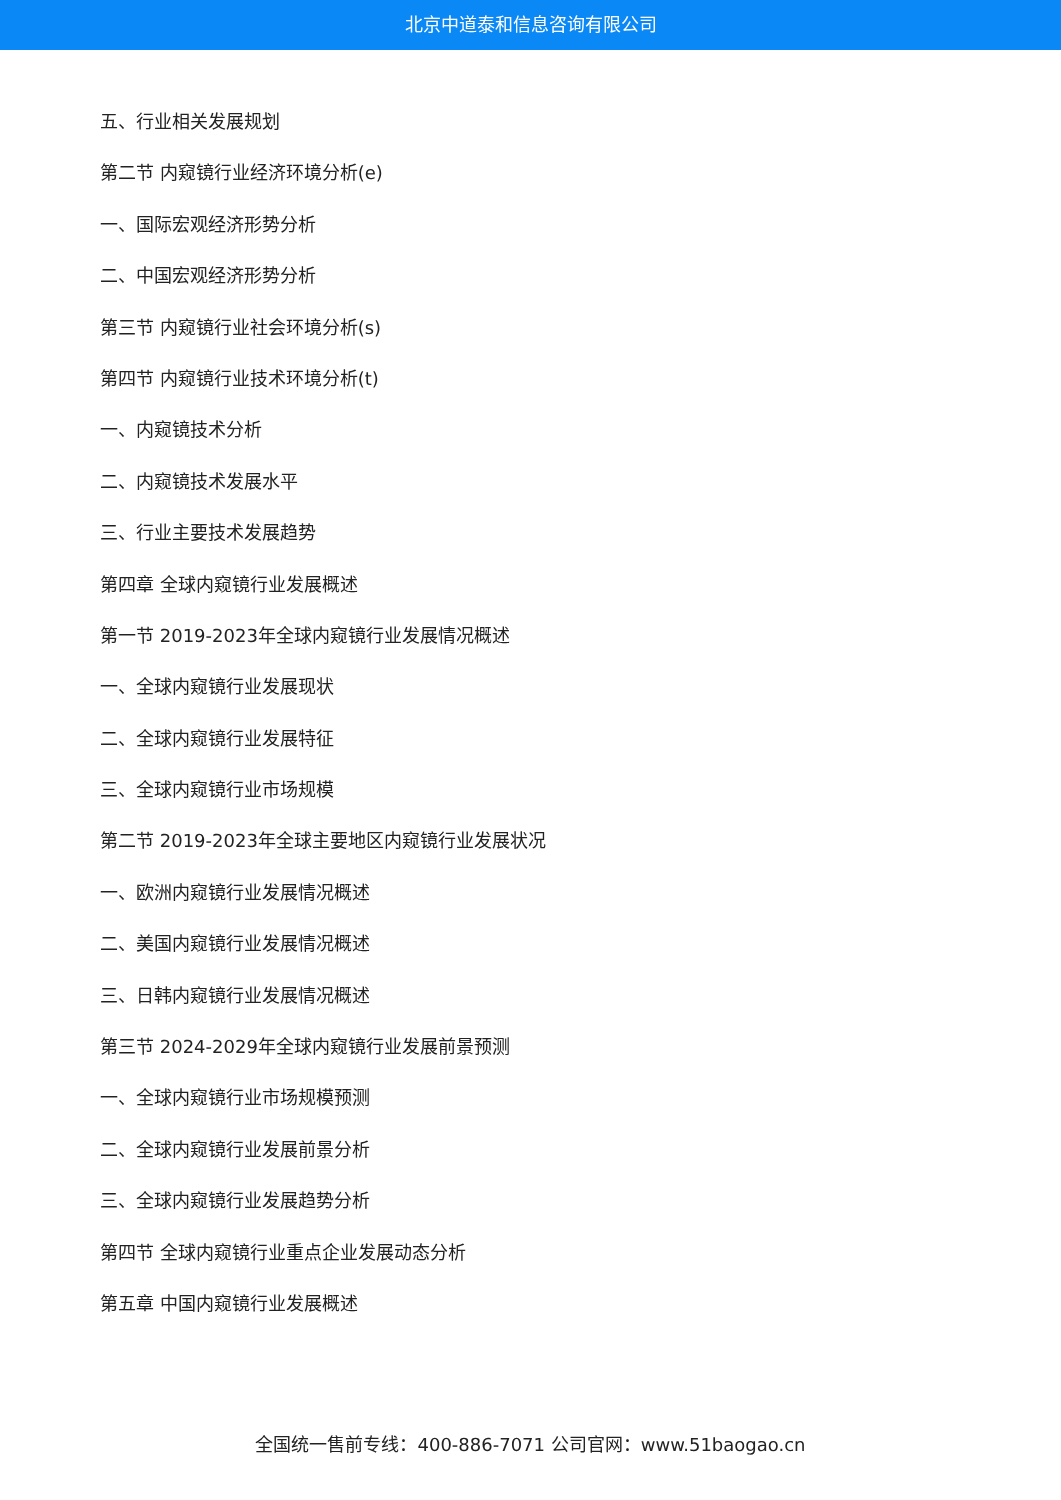北京中道泰和信息咨询有限公司
五、行业相关发展规划
第二节 内窥镜行业经济环境分析(e)
一、国际宏观经济形势分析
二、中国宏观经济形势分析
第三节 内窥镜行业社会环境分析(s)
第四节 内窥镜行业技术环境分析(t)
一、内窥镜技术分析
二、内窥镜技术发展水平
三、行业主要技术发展趋势
第四章 全球内窥镜行业发展概述
第一节 2019-2023年全球内窥镜行业发展情况概述
一、全球内窥镜行业发展现状
二、全球内窥镜行业发展特征
三、全球内窥镜行业市场规模
第二节 2019-2023年全球主要地区内窥镜行业发展状况
一、欧洲内窥镜行业发展情况概述
二、美国内窥镜行业发展情况概述
三、日韩内窥镜行业发展情况概述
第三节 2024-2029年全球内窥镜行业发展前景预测
一、全球内窥镜行业市场规模预测
二、全球内窥镜行业发展前景分析
三、全球内窥镜行业发展趋势分析
第四节 全球内窥镜行业重点企业发展动态分析
第五章 中国内窥镜行业发展概述
全国统一售前专线：400-886-7071 公司官网：www.51baogao.cn